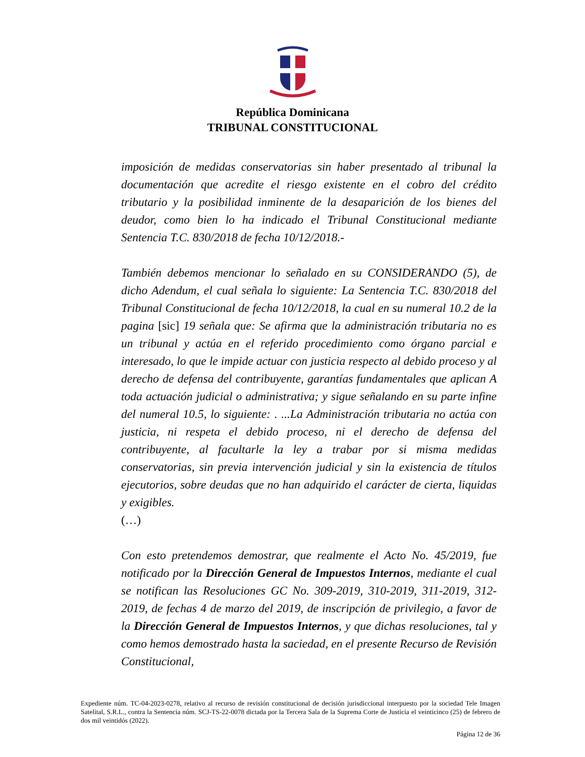República Dominicana
TRIBUNAL CONSTITUCIONAL
imposición de medidas conservatorias sin haber presentado al tribunal la documentación que acredite el riesgo existente en el cobro del crédito tributario y la posibilidad inminente de la desaparición de los bienes del deudor, como bien lo ha indicado el Tribunal Constitucional mediante Sentencia T.C. 830/2018 de fecha 10/12/2018.-
También debemos mencionar lo señalado en su CONSIDERANDO (5), de dicho Adendum, el cual señala lo siguiente: La Sentencia T.C. 830/2018 del Tribunal Constitucional de fecha 10/12/2018, la cual en su numeral 10.2 de la pagina [sic] 19 señala que: Se afirma que la administración tributaria no es un tribunal y actúa en el referido procedimiento como órgano parcial e interesado, lo que le impide actuar con justicia respecto al debido proceso y al derecho de defensa del contribuyente, garantías fundamentales que aplican A toda actuación judicial o administrativa; y sigue señalando en su parte infine del numeral 10.5, lo siguiente: . ...La Administración tributaria no actúa con justicia, ni respeta el debido proceso, ni el derecho de defensa del contribuyente, al facultarle la ley a trabar por si misma medidas conservatorias, sin previa intervención judicial y sin la existencia de títulos ejecutorios, sobre deudas que no han adquirido el carácter de cierta, liquidas y exigibles.
(…)
Con esto pretendemos demostrar, que realmente el Acto No. 45/2019, fue notificado por la Dirección General de Impuestos Internos, mediante el cual se notifican las Resoluciones GC No. 309-2019, 310-2019, 311-2019, 312-2019, de fechas 4 de marzo del 2019, de inscripción de privilegio, a favor de la Dirección General de Impuestos Internos, y que dichas resoluciones, tal y como hemos demostrado hasta la saciedad, en el presente Recurso de Revisión Constitucional,
Expediente núm. TC-04-2023-0278, relativo al recurso de revisión constitucional de decisión jurisdiccional interpuesto por la sociedad Tele Imagen Satelital, S.R.L., contra la Sentencia núm. SCJ-TS-22-0078 dictada por la Tercera Sala de la Suprema Corte de Justicia el veinticinco (25) de febrero de dos mil veintidós (2022).
Página 12 de 36